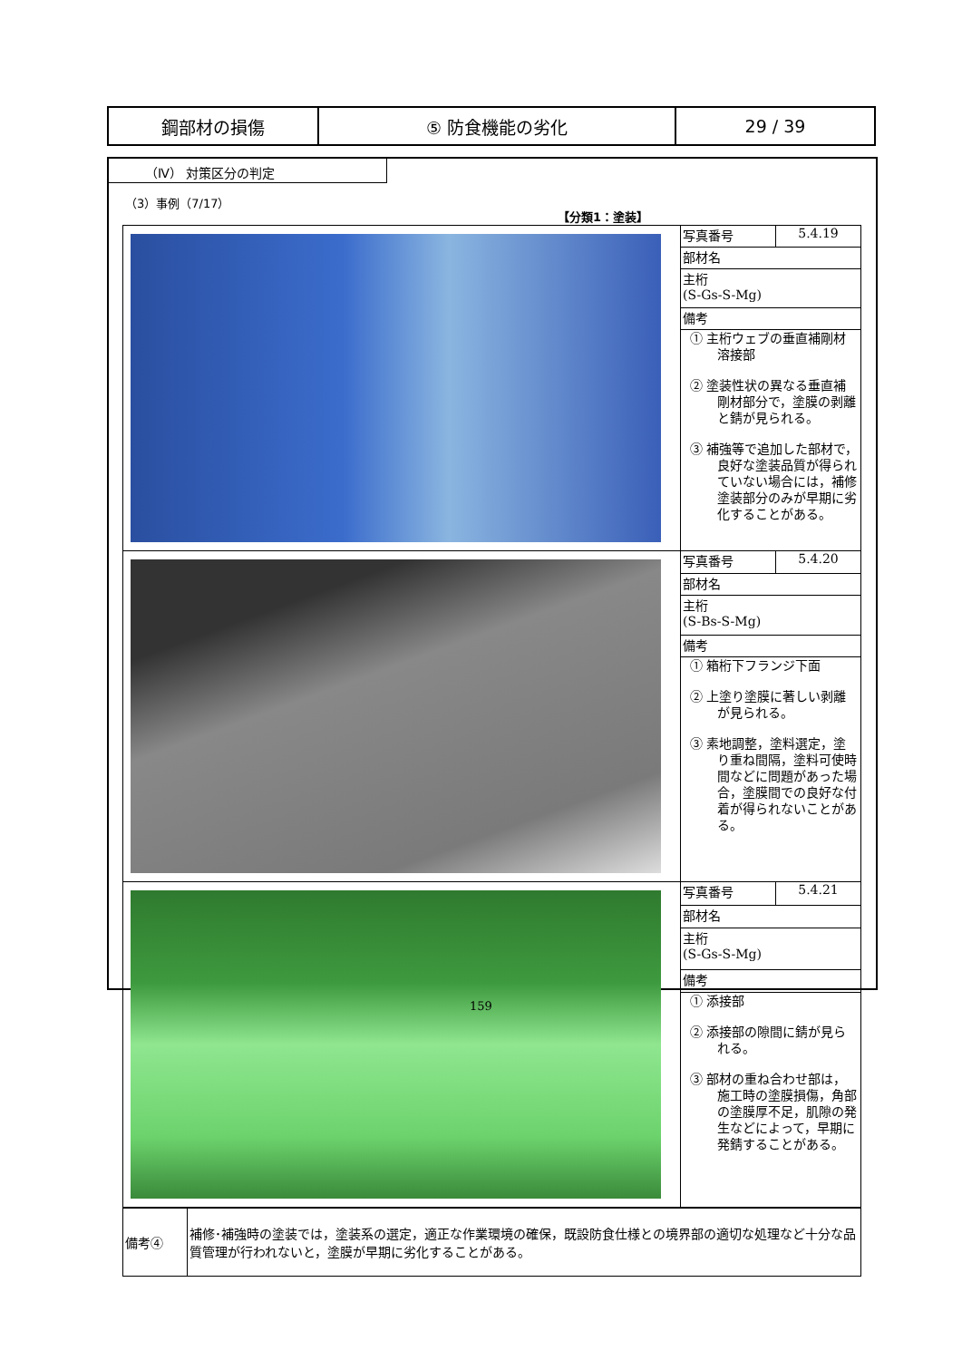| 鋼部材の損傷 | ⑤ 防食機能の劣化 | 29 / 39 |
（Ⅳ） 対策区分の判定
（3）事例（7/17）
【分類1：塗装】
| | 写真番号 | 5.4.19 |
| | 部材名 | |
| | 主桁 (S-Gs-S-Mg) | |
| | 備考 | |
| | ① 主桁ウェブの垂直補剛材溶接部 ② 塗装性状の異なる垂直補剛材部分で，塗膜の剥離と錆が見られる。 ③ 補強等で追加した部材で，良好な塗装品質が得られていない場合には，補修塗装部分のみが早期に劣化することがある。 | |
| | 写真番号 | 5.4.20 |
| | 部材名 | |
| | 主桁 (S-Bs-S-Mg) | |
| | 備考 | |
| | ① 箱桁下フランジ下面 ② 上塗り塗膜に著しい剥離が見られる。 ③ 素地調整，塗料選定，塗り重ね間隔，塗料可使時間などに問題があった場合，塗膜間での良好な付着が得られないことがある。 | |
| | 写真番号 | 5.4.21 |
| | 部材名 | |
| | 主桁 (S-Gs-S-Mg) | |
| | 備考 | |
| | ① 添接部 ② 添接部の隙間に錆が見られる。 ③ 部材の重ね合わせ部は，施工時の塗膜損傷，角部の塗膜厚不足，肌隙の発生などによって，早期に発錆することがある。 | |
| 備考④ | 補修･補強時の塗装では，塗装系の選定，適正な作業環境の確保，既設防食仕様との境界部の適切な処理など十分な品質管理が行われないと，塗膜が早期に劣化することがある。 |
159